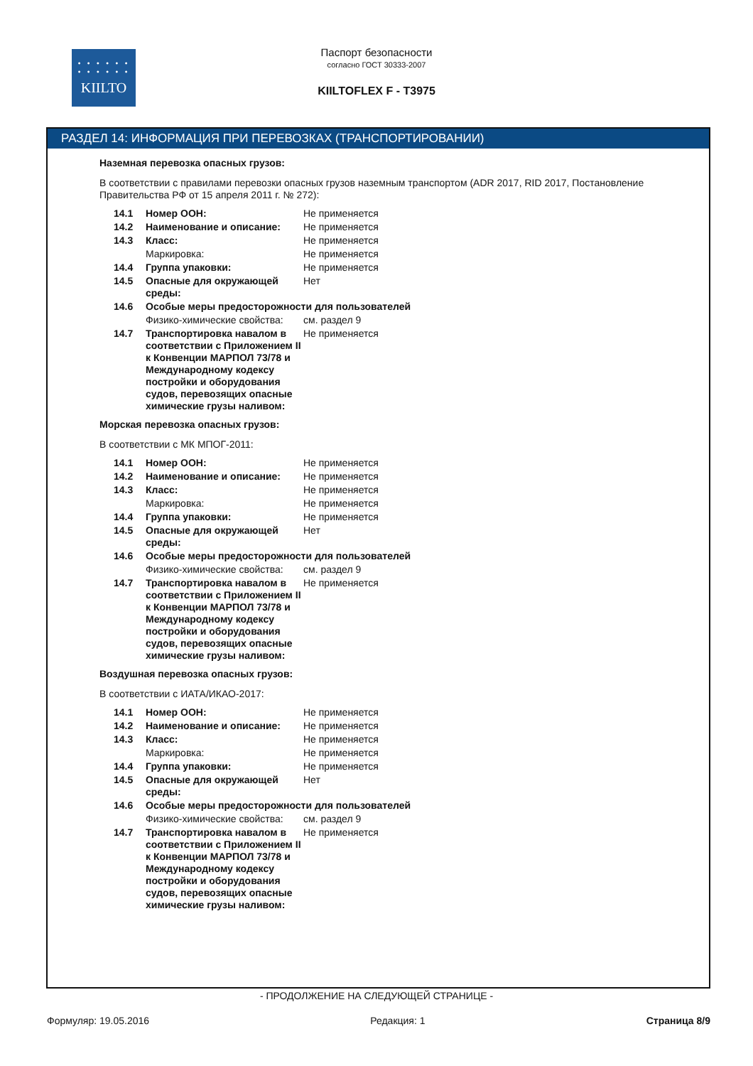• • • • • •
• • • • • •
KIILTO
Паспорт безопасности
согласно ГОСТ 30333-2007
KIILTOFLEX F - T3975
РАЗДЕЛ 14: ИНФОРМАЦИЯ ПРИ ПЕРЕВОЗКАХ (ТРАНСПОРТИРОВАНИИ)
Наземная перевозка опасных грузов:
В соответствии с правилами перевозки опасных грузов наземным транспортом (ADR 2017, RID 2017, Постановление Правительства РФ от 15 апреля 2011 г. № 272):
| 14.1 | Номер ООН: | Не применяется |
| 14.2 | Наименование и описание: | Не применяется |
| 14.3 | Класс: | Не применяется |
| | Маркировка: | Не применяется |
| 14.4 | Группа упаковки: | Не применяется |
| 14.5 | Опасные для окружающей среды: | Нет |
| 14.6 | Особые меры предосторожности для пользователей | |
| | Физико-химические свойства: | см. раздел 9 |
| 14.7 | Транспортировка навалом в соответствии с Приложением II к Конвенции МАРПОЛ 73/78 и Международному кодексу постройки и оборудования судов, перевозящих опасные химические грузы наливом: | Не применяется |
Морская перевозка опасных грузов:
В соответствии с МК МПОГ-2011:
| 14.1 | Номер ООН: | Не применяется |
| 14.2 | Наименование и описание: | Не применяется |
| 14.3 | Класс: | Не применяется |
| | Маркировка: | Не применяется |
| 14.4 | Группа упаковки: | Не применяется |
| 14.5 | Опасные для окружающей среды: | Нет |
| 14.6 | Особые меры предосторожности для пользователей | |
| | Физико-химические свойства: | см. раздел 9 |
| 14.7 | Транспортировка навалом в соответствии с Приложением II к Конвенции МАРПОЛ 73/78 и Международному кодексу постройки и оборудования судов, перевозящих опасные химические грузы наливом: | Не применяется |
Воздушная перевозка опасных грузов:
В соответствии с ИАТА/ИКАО-2017:
| 14.1 | Номер ООН: | Не применяется |
| 14.2 | Наименование и описание: | Не применяется |
| 14.3 | Класс: | Не применяется |
| | Маркировка: | Не применяется |
| 14.4 | Группа упаковки: | Не применяется |
| 14.5 | Опасные для окружающей среды: | Нет |
| 14.6 | Особые меры предосторожности для пользователей | |
| | Физико-химические свойства: | см. раздел 9 |
| 14.7 | Транспортировка навалом в соответствии с Приложением II к Конвенции МАРПОЛ 73/78 и Международному кодексу постройки и оборудования судов, перевозящих опасные химические грузы наливом: | Не применяется |
- ПРОДОЛЖЕНИЕ НА СЛЕДУЮЩЕЙ СТРАНИЦЕ -
Формуляр: 19.05.2016 Редакция: 1 Страница 8/9